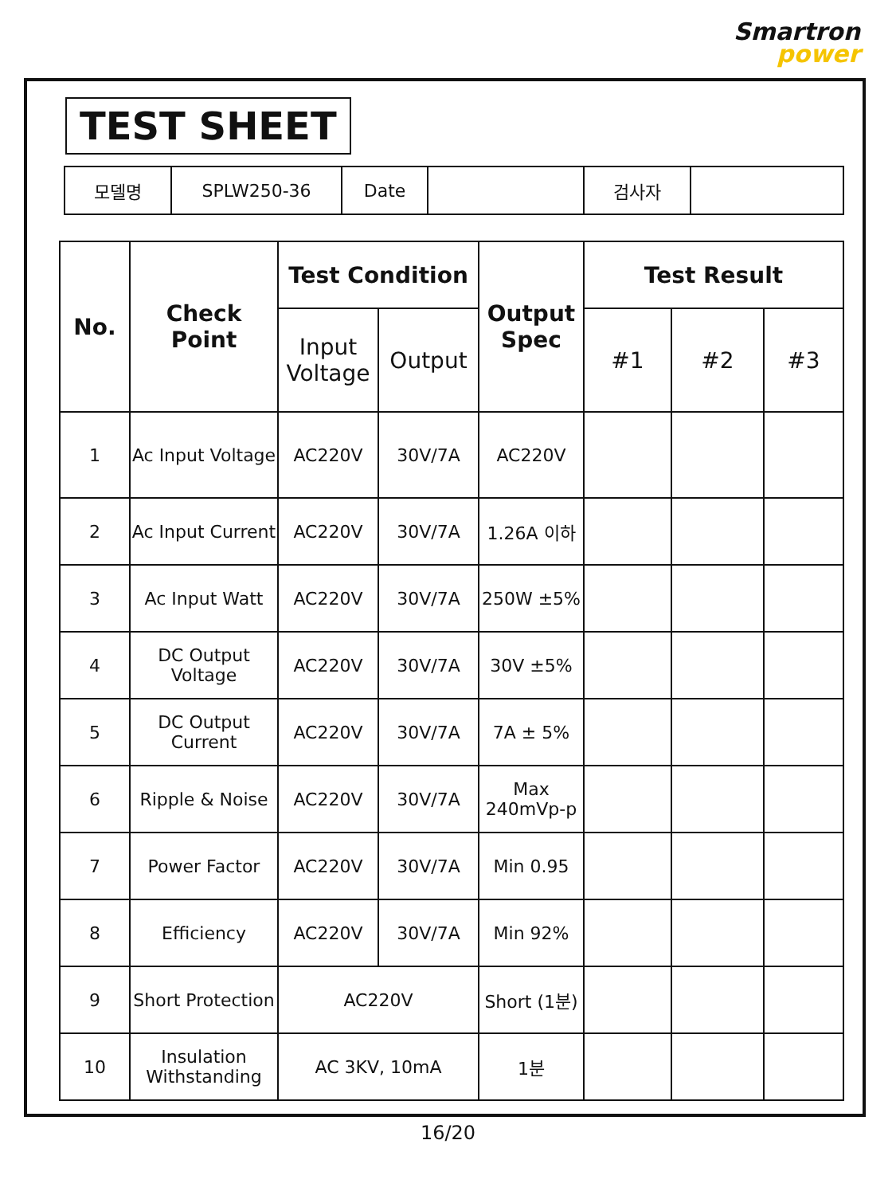Smartron
power
TEST SHEET
| 모델명 | SPLW250-36 | Date | | 검사자 | |
| No. | Check Point | Test Condition | | Output Spec | Test Result | | |
| --- | --- | --- | --- | --- | --- | --- | --- |
| | | Input Voltage | Output | | #1 | #2 | #3 |
| 1 | Ac Input Voltage | AC220V | 30V/7A | AC220V | | | |
| 2 | Ac Input Current | AC220V | 30V/7A | 1.26A 이하 | | | |
| 3 | Ac Input Watt | AC220V | 30V/7A | 250W ±5% | | | |
| 4 | DC Output Voltage | AC220V | 30V/7A | 30V ±5% | | | |
| 5 | DC Output Current | AC220V | 30V/7A | 7A ± 5% | | | |
| 6 | Ripple & Noise | AC220V | 30V/7A | Max 240mVp-p | | | |
| 7 | Power Factor | AC220V | 30V/7A | Min 0.95 | | | |
| 8 | Efficiency | AC220V | 30V/7A | Min 92% | | | |
| 9 | Short Protection | AC220V | | Short (1분) | | | |
| 10 | Insulation Withstanding | AC 3KV, 10mA | | 1분 | | | |
16/20